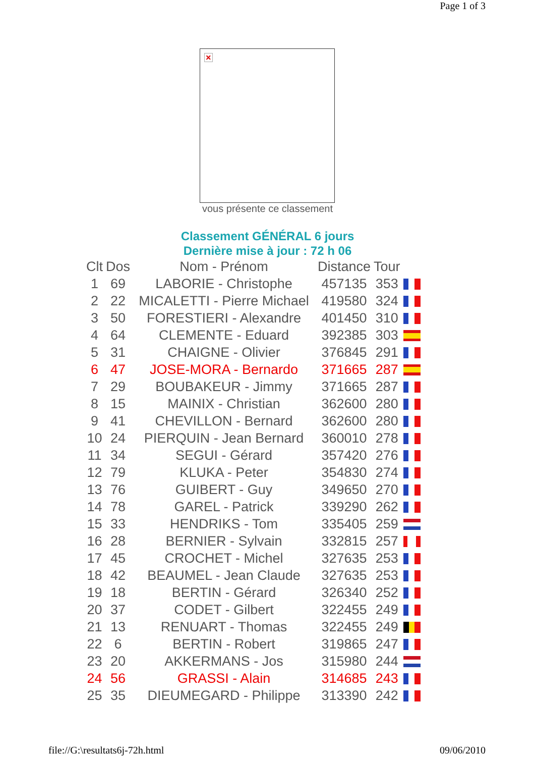Page 1 of 3
×
vous présente ce classement
Classement GÉNÉRAL 6 jours
Dernière mise à jour : 72 h 06
| Clt | Dos | Nom - Prénom | Distance | Tour | |
| --- | --- | --- | --- | --- | --- |
| 1 | 69 | LABORIE - Christophe | 457135 | 353 | |
| 2 | 22 | MICALETTI - Pierre Michael | 419580 | 324 | |
| 3 | 50 | FORESTIERI - Alexandre | 401450 | 310 | |
| 4 | 64 | CLEMENTE - Eduard | 392385 | 303 | |
| 5 | 31 | CHAIGNE - Olivier | 376845 | 291 | |
| 6 | 47 | JOSE-MORA - Bernardo | 371665 | 287 | |
| 7 | 29 | BOUBAKEUR - Jimmy | 371665 | 287 | |
| 8 | 15 | MAINIX - Christian | 362600 | 280 | |
| 9 | 41 | CHEVILLON - Bernard | 362600 | 280 | |
| 10 | 24 | PIERQUIN - Jean Bernard | 360010 | 278 | |
| 11 | 34 | SEGUI - Gérard | 357420 | 276 | |
| 12 | 79 | KLUKA - Peter | 354830 | 274 | |
| 13 | 76 | GUIBERT - Guy | 349650 | 270 | |
| 14 | 78 | GAREL - Patrick | 339290 | 262 | |
| 15 | 33 | HENDRIKS - Tom | 335405 | 259 | |
| 16 | 28 | BERNIER - Sylvain | 332815 | 257 | |
| 17 | 45 | CROCHET - Michel | 327635 | 253 | |
| 18 | 42 | BEAUMEL - Jean Claude | 327635 | 253 | |
| 19 | 18 | BERTIN - Gérard | 326340 | 252 | |
| 20 | 37 | CODET - Gilbert | 322455 | 249 | |
| 21 | 13 | RENUART - Thomas | 322455 | 249 | |
| 22 | 6 | BERTIN - Robert | 319865 | 247 | |
| 23 | 20 | AKKERMANS - Jos | 315980 | 244 | |
| 24 | 56 | GRASSI - Alain | 314685 | 243 | |
| 25 | 35 | DIEUMEGARD - Philippe | 313390 | 242 | |
file://G:\resultats6j-72h.html 09/06/2010